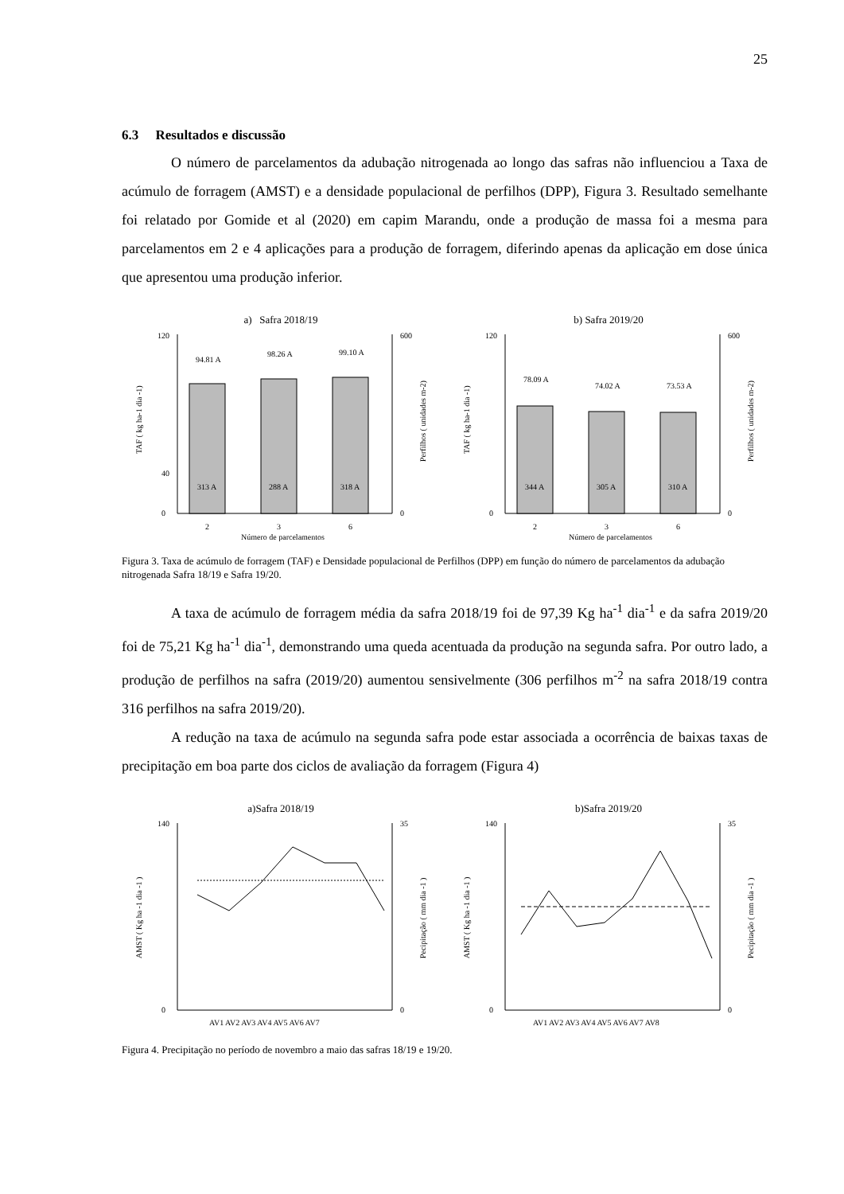25
6.3 Resultados e discussão
O número de parcelamentos da adubação nitrogenada ao longo das safras não influenciou a Taxa de acúmulo de forragem (AMST) e a densidade populacional de perfilhos (DPP), Figura 3. Resultado semelhante foi relatado por Gomide et al (2020) em capim Marandu, onde a produção de massa foi a mesma para parcelamentos em 2 e 4 aplicações para a produção de forragem, diferindo apenas da aplicação em dose única que apresentou uma produção inferior.
a) Safra 2018/19
0
40
120
0
600
94.81 A
98.26 A
99.10 A
313 A
288 A
318 A
2
3
6
Número de parcelamentos
TAF ( kg ha-1 dia -1)
Perfilhos ( unidades m-2)
b) Safra 2019/20
0
120
0
600
78.09 A
74.02 A
73.53 A
344 A
305 A
310 A
2
3
6
Número de parcelamentos
TAF ( kg ha-1 dia -1)
Perfilhos ( unidades m-2)
Figura 3. Taxa de acúmulo de forragem (TAF) e Densidade populacional de Perfilhos (DPP) em função do número de parcelamentos da adubação nitrogenada Safra 18/19 e Safra 19/20.
A taxa de acúmulo de forragem média da safra 2018/19 foi de 97,39 Kg ha<sup>-1</sup> dia<sup>-1</sup> e da safra 2019/20 foi de 75,21 Kg ha<sup>-1</sup> dia<sup>-1</sup>, demonstrando uma queda acentuada da produção na segunda safra. Por outro lado, a produção de perfilhos na safra (2019/20) aumentou sensivelmente (306 perfilhos m<sup>-2</sup> na safra 2018/19 contra 316 perfilhos na safra 2019/20).
A redução na taxa de acúmulo na segunda safra pode estar associada a ocorrência de baixas taxas de precipitação em boa parte dos ciclos de avaliação da forragem (Figura 4)
a)Safra 2018/19
0
140
0
35
AV1 AV2 AV3 AV4 AV5 AV6 AV7
AMST ( Kg ha -1 dia -1 )
Pecipitação ( mm dia -1 )
b)Safra 2019/20
0
140
0
35
AV1 AV2 AV3 AV4 AV5 AV6 AV7 AV8
AMST ( Kg ha -1 dia -1 )
Pecipitação ( mm dia -1 )
Figura 4. Precipitação no período de novembro a maio das safras 18/19 e 19/20.